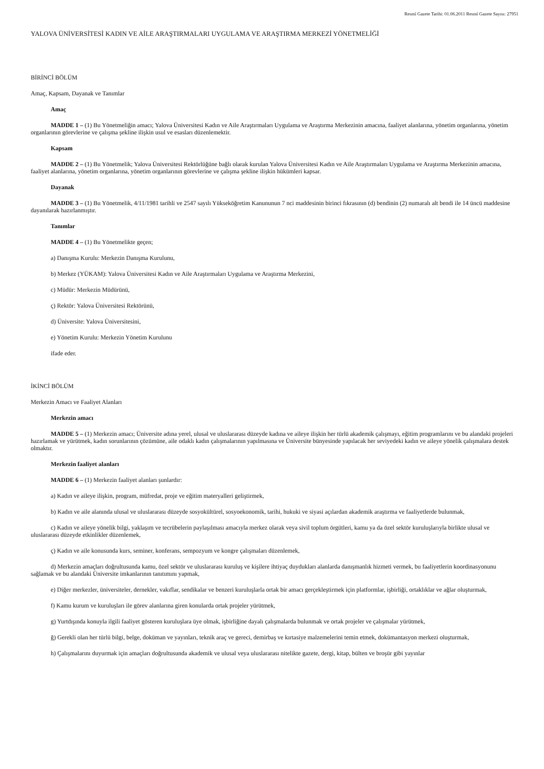Resmî Gazete Tarihi: 01.06.2011 Resmî Gazete Sayısı: 27951
YALOVA ÜNİVERSİTESİ KADIN VE AİLE ARAŞTIRMALARI UYGULAMA VE ARAŞTIRMA MERKEZİ YÖNETMELİĞİ
BİRİNCİ BÖLÜM
Amaç, Kapsam, Dayanak ve Tanımlar
Amaç
MADDE 1 – (1) Bu Yönetmeliğin amacı; Yalova Üniversitesi Kadın ve Aile Araştırmaları Uygulama ve Araştırma Merkezinin amacına, faaliyet alanlarına, yönetim organlarına, yönetim organlarının görevlerine ve çalışma şekline ilişkin usul ve esasları düzenlemektir.
Kapsam
MADDE 2 – (1) Bu Yönetmelik; Yalova Üniversitesi Rektörlüğüne bağlı olarak kurulan Yalova Üniversitesi Kadın ve Aile Araştırmaları Uygulama ve Araştırma Merkezinin amacına, faaliyet alanlarına, yönetim organlarına, yönetim organlarının görevlerine ve çalışma şekline ilişkin hükümleri kapsar.
Dayanak
MADDE 3 – (1) Bu Yönetmelik, 4/11/1981 tarihli ve 2547 sayılı Yükseköğretim Kanununun 7 nci maddesinin birinci fıkrasının (d) bendinin (2) numaralı alt bendi ile 14 üncü maddesine dayanılarak hazırlanmıştır.
Tanımlar
MADDE 4 – (1) Bu Yönetmelikte geçen;
a) Danışma Kurulu: Merkezin Danışma Kurulunu,
b) Merkez (YÜKAM): Yalova Üniversitesi Kadın ve Aile Araştırmaları Uygulama ve Araştırma Merkezini,
c) Müdür: Merkezin Müdürünü,
ç) Rektör: Yalova Üniversitesi Rektörünü,
d) Üniversite: Yalova Üniversitesini,
e) Yönetim Kurulu: Merkezin Yönetim Kurulunu
ifade eder.
İKİNCİ BÖLÜM
Merkezin Amacı ve Faaliyet Alanları
Merkezin amacı
MADDE 5 – (1) Merkezin amacı; Üniversite adına yerel, ulusal ve uluslararası düzeyde kadına ve aileye ilişkin her türlü akademik çalışmayı, eğitim programlarını ve bu alandaki projeleri hazırlamak ve yürütmek, kadın sorunlarının çözümüne, aile odaklı kadın çalışmalarının yapılmasına ve Üniversite bünyesinde yapılacak her seviyedeki kadın ve aileye yönelik çalışmalara destek olmaktır.
Merkezin faaliyet alanları
MADDE 6 – (1) Merkezin faaliyet alanları şunlardır:
a) Kadın ve aileye ilişkin, program, müfredat, proje ve eğitim materyalleri geliştirmek,
b) Kadın ve aile alanında ulusal ve uluslararası düzeyde sosyokültürel, sosyoekonomik, tarihi, hukuki ve siyasi açılardan akademik araştırma ve faaliyetlerde bulunmak,
c) Kadın ve aileye yönelik bilgi, yaklaşım ve tecrübelerin paylaşılması amacıyla merkez olarak veya sivil toplum örgütleri, kamu ya da özel sektör kuruluşlarıyla birlikte ulusal ve uluslararası düzeyde etkinlikler düzenlemek,
ç) Kadın ve aile konusunda kurs, seminer, konferans, sempozyum ve kongre çalışmaları düzenlemek,
d) Merkezin amaçları doğrultusunda kamu, özel sektör ve uluslararası kuruluş ve kişilere ihtiyaç duydukları alanlarda danışmanlık hizmeti vermek, bu faaliyetlerin koordinasyonunu sağlamak ve bu alandaki Üniversite imkanlarının tanıtımını yapmak,
e) Diğer merkezler, üniversiteler, dernekler, vakıflar, sendikalar ve benzeri kuruluşlarla ortak bir amacı gerçekleştirmek için platformlar, işbirliği, ortaklıklar ve ağlar oluşturmak,
f) Kamu kurum ve kuruluşları ile görev alanlarına giren konularda ortak projeler yürütmek,
g) Yurtdışında konuyla ilgili faaliyet gösteren kuruluşlara üye olmak, işbirliğine dayalı çalışmalarda bulunmak ve ortak projeler ve çalışmalar yürütmek,
ğ) Gerekli olan her türlü bilgi, belge, doküman ve yayınları, teknik araç ve gereci, demirbaş ve kırtasiye malzemelerini temin etmek, dokümantasyon merkezi oluşturmak,
h) Çalışmalarını duyurmak için amaçları doğrultusunda akademik ve ulusal veya uluslararası nitelikte gazete, dergi, kitap, bülten ve broşür gibi yayınlar